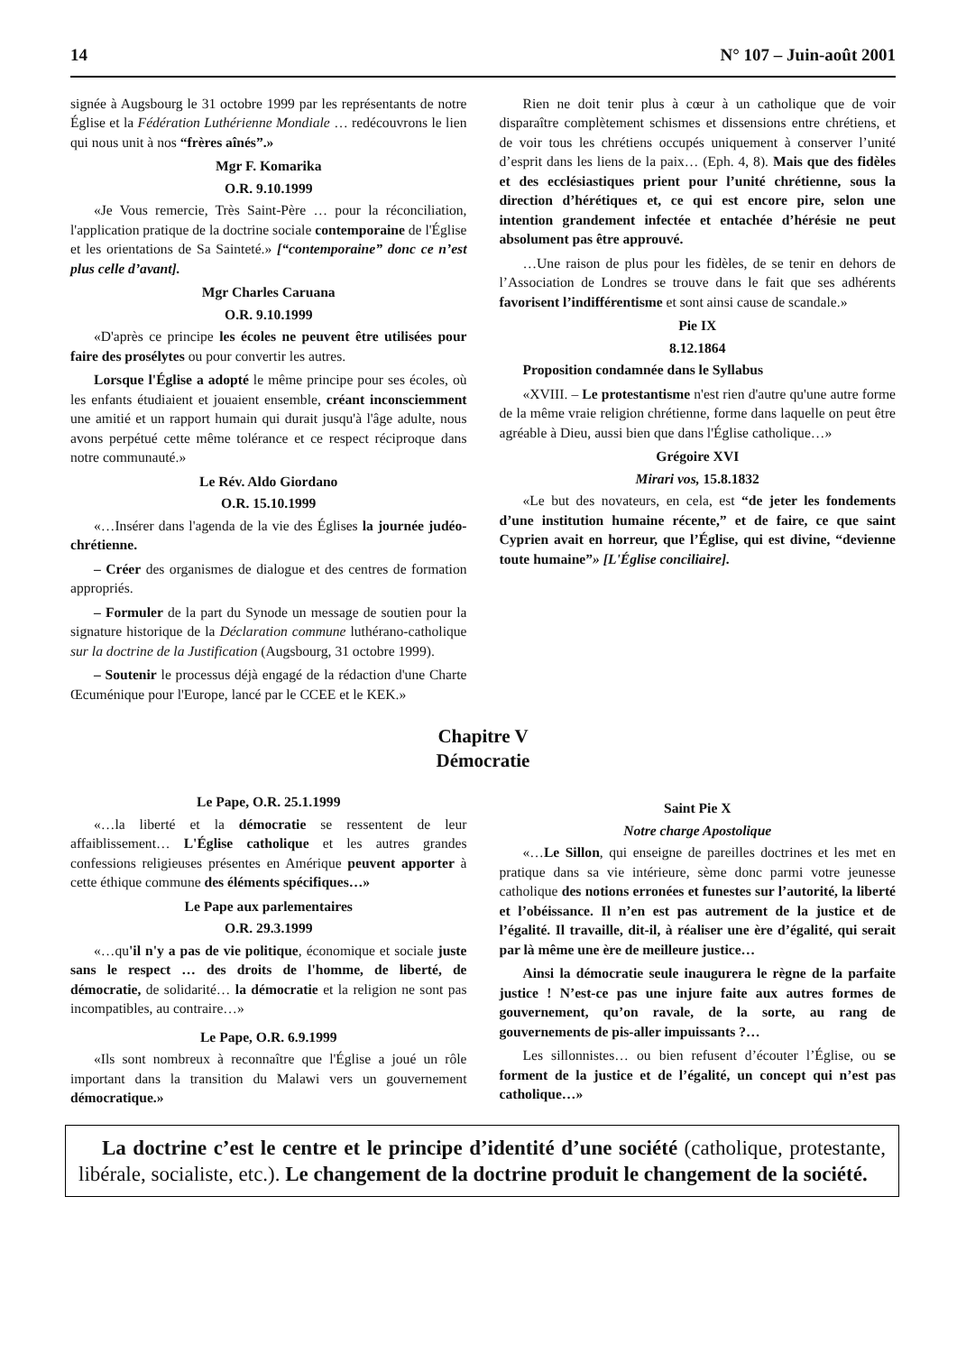14 N° 107 – Juin-août 2001
signée à Augsbourg le 31 octobre 1999 par les représentants de notre Église et la Fédération Luthérienne Mondiale … redécouvrons le lien qui nous unit à nos “frères aînés”.»
Mgr F. Komarika
O.R. 9.10.1999
«Je Vous remercie, Très Saint-Père … pour la réconciliation, l'application pratique de la doctrine sociale contemporaine de l'Église et les orientations de Sa Sainteté.» [“contemporaine” donc ce n’est plus celle d’avant].
Mgr Charles Caruana
O.R. 9.10.1999
«D'après ce principe les écoles ne peuvent être utilisées pour faire des prosélytes ou pour convertir les autres.
Lorsque l'Église a adopté le même principe pour ses écoles, où les enfants étudiaient et jouaient ensemble, créant inconsciemment une amitié et un rapport humain qui durait jusqu'à l'âge adulte, nous avons perpétué cette même tolérance et ce respect réciproque dans notre communauté.»
Le Rév. Aldo Giordano
O.R. 15.10.1999
«…Insérer dans l'agenda de la vie des Églises la journée judéo-chrétienne.
– Créer des organismes de dialogue et des centres de formation appropriés.
– Formuler de la part du Synode un message de soutien pour la signature historique de la Déclaration commune luthérano-catholique sur la doctrine de la Justification (Augsbourg, 31 octobre 1999).
– Soutenir le processus déjà engagé de la rédaction d'une Charte Œcuménique pour l'Europe, lancé par le CCEE et le KEK.»
Rien ne doit tenir plus à cœur à un catholique que de voir disparaître complètement schismes et dissensions entre chrétiens, et de voir tous les chrétiens occupés uniquement à conserver l’unité d’esprit dans les liens de la paix… (Eph. 4, 8). Mais que des fidèles et des ecclésiastiques prient pour l’unité chrétienne, sous la direction d’hérétiques et, ce qui est encore pire, selon une intention grandement infectée et entachée d’hérésie ne peut absolument pas être approuvé.
…Une raison de plus pour les fidèles, de se tenir en dehors de l’Association de Londres se trouve dans le fait que ses adhérents favorisent l’indifférentisme et sont ainsi cause de scandale.»
Pie IX
8.12.1864
Proposition condamnée dans le Syllabus
«XVIII. – Le protestantisme n'est rien d'autre qu'une autre forme de la même vraie religion chrétienne, forme dans laquelle on peut être agréable à Dieu, aussi bien que dans l'Église catholique…»
Grégoire XVI
Mirari vos, 15.8.1832
«Le but des novateurs, en cela, est “de jeter les fondements d’une institution humaine récente,” et de faire, ce que saint Cyprien avait en horreur, que l’Église, qui est divine, “devienne toute humaine”» [L'Église conciliaire].
Chapitre V
Démocratie
Le Pape, O.R. 25.1.1999
«…la liberté et la démocratie se ressentent de leur affaiblissement… L'Église catholique et les autres grandes confessions religieuses présentes en Amérique peuvent apporter à cette éthique commune des éléments spécifiques…»
Le Pape aux parlementaires
O.R. 29.3.1999
«…qu'il n'y a pas de vie politique, économique et sociale juste sans le respect … des droits de l'homme, de liberté, de démocratie, de solidarité… la démocratie et la religion ne sont pas incompatibles, au contraire…»
Le Pape, O.R. 6.9.1999
«Ils sont nombreux à reconnaître que l'Église a joué un rôle important dans la transition du Malawi vers un gouvernement démocratique.»
Saint Pie X
Notre charge Apostolique
«…Le Sillon, qui enseigne de pareilles doctrines et les met en pratique dans sa vie intérieure, sème donc parmi votre jeunesse catholique des notions erronées et funestes sur l’autorité, la liberté et l’obéissance. Il n’en est pas autrement de la justice et de l’égalité. Il travaille, dit-il, à réaliser une ère d’égalité, qui serait par là même une ère de meilleure justice…
Ainsi la démocratie seule inaugurera le règne de la parfaite justice ! N’est-ce pas une injure faite aux autres formes de gouvernement, qu’on ravale, de la sorte, au rang de gouvernements de pis-aller impuissants ?…
Les sillonnistes… ou bien refusent d’écouter l’Église, ou se forment de la justice et de l’égalité, un concept qui n’est pas catholique…»
La doctrine c’est le centre et le principe d’identité d’une société (catholique, protestante, libérale, socialiste, etc.). Le changement de la doctrine produit le changement de la société.